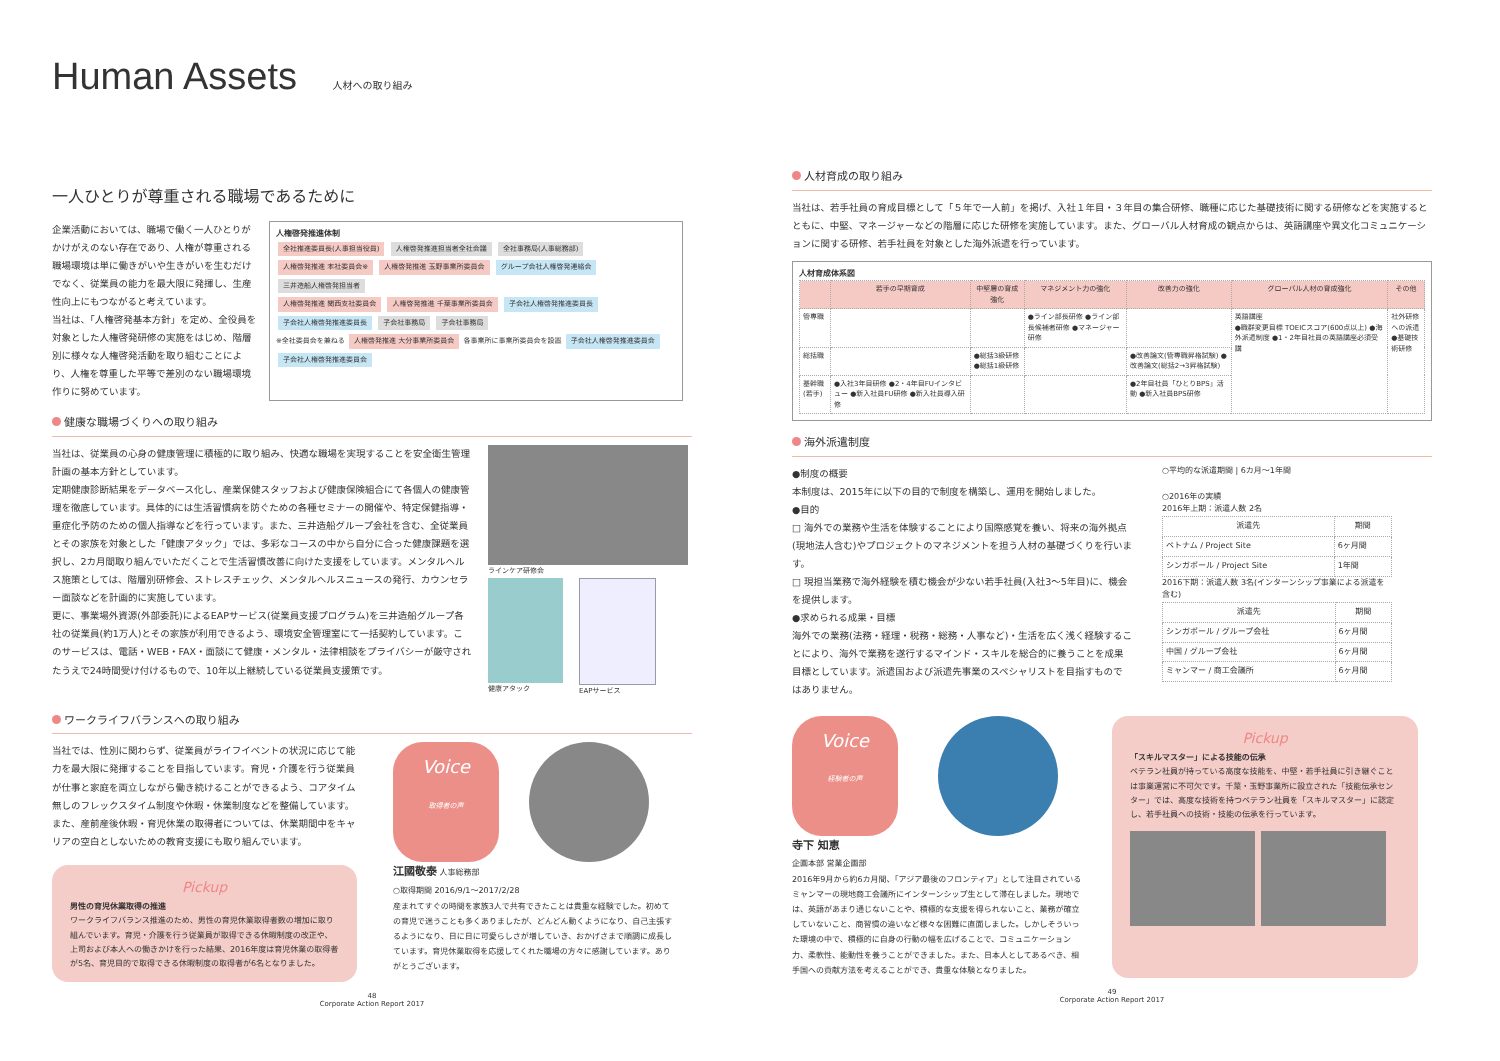Human Assets 人材への取り組み
一人ひとりが尊重される職場であるために
企業活動においては、職場で働く一人ひとりがかけがえのない存在であり、人権が尊重される職場環境は単に働きがいや生きがいを生むだけでなく、従業員の能力を最大限に発揮し、生産性向上にもつながると考えています。
当社は、「人権啓発基本方針」を定め、全役員を対象とした人権啓発研修の実施をはじめ、階層別に様々な人権啓発活動を取り組むことにより、人権を尊重した平等で差別のない職場環境作りに努めています。
人権啓発推進体制
全社推進委員長(人事担当役員) 人権啓発推進担当者全社会議 全社事務局(人事総務部)
人権啓発推進 本社委員会※ 人権啓発推進 玉野事業所委員会 グループ会社人権啓発連絡会 三井造船人権啓発担当者
人権啓発推進 関西支社委員会 人権啓発推進 千葉事業所委員会 子会社人権啓発推進委員長 子会社人権啓発推進委員長 子会社事務局 子会社事務局
※全社委員会を兼ねる 人権啓発推進 大分事業所委員会 各事業所に事業所委員会を設置 子会社人権啓発推進委員会 子会社人権啓発推進委員会
健康な職場づくりへの取り組み
当社は、従業員の心身の健康管理に積極的に取り組み、快適な職場を実現することを安全衛生管理計画の基本方針としています。
定期健康診断結果をデータベース化し、産業保健スタッフおよび健康保険組合にて各個人の健康管理を徹底しています。具体的には生活習慣病を防ぐための各種セミナーの開催や、特定保健指導・重症化予防のための個人指導などを行っています。また、三井造船グループ会社を含む、全従業員とその家族を対象とした「健康アタック」では、多彩なコースの中から自分に合った健康課題を選択し、2カ月間取り組んでいただくことで生活習慣改善に向けた支援をしています。メンタルヘルス施策としては、階層別研修会、ストレスチェック、メンタルヘルスニュースの発行、カウンセラー面談などを計画的に実施しています。
更に、事業場外資源(外部委託)によるEAPサービス(従業員支援プログラム)を三井造船グループ各社の従業員(約1万人)とその家族が利用できるよう、環境安全管理室にて一括契約しています。このサービスは、電話・WEB・FAX・面談にて健康・メンタル・法律相談をプライバシーが厳守されたうえで24時間受け付けるもので、10年以上継続している従業員支援策です。
ラインケア研修会
健康アタック EAPサービス
ワークライフバランスへの取り組み
当社では、性別に関わらず、従業員がライフイベントの状況に応じて能力を最大限に発揮することを目指しています。育児・介護を行う従業員が仕事と家庭を両立しながら働き続けることができるよう、コアタイム無しのフレックスタイム制度や休暇・休業制度などを整備しています。また、産前産後休暇・育児休業の取得者については、休業期間中をキャリアの空白としないための教育支援にも取り組んでいます。
Pickup
男性の育児休業取得の推進
ワークライフバランス推進のため、男性の育児休業取得者数の増加に取り組んでいます。育児・介護を行う従業員が取得できる休暇制度の改正や、上司および本人への働きかけを行った結果、2016年度は育児休業の取得者が5名、育児目的で取得できる休暇制度の取得者が6名となりました。
Voice
取得者の声
江國敬泰 人事総務部
○取得期間 2016/9/1～2017/2/28
産まれてすぐの時間を家族3人で共有できたことは貴重な経験でした。初めての育児で迷うことも多くありましたが、どんどん動くようになり、自己主張するようになり、日に日に可愛らしさが増していき、おかげさまで順調に成長しています。育児休業取得を応援してくれた職場の方々に感謝しています。ありがとうございます。
48
Corporate Action Report 2017
人材育成の取り組み
当社は、若手社員の育成目標として「５年で一人前」を掲げ、入社１年目・３年目の集合研修、職種に応じた基礎技術に関する研修などを実施するとともに、中堅、マネージャーなどの階層に応じた研修を実施しています。また、グローバル人材育成の観点からは、英語講座や異文化コミュニケーションに関する研修、若手社員を対象とした海外派遣を行っています。
人材育成体系図
| | 若手の早期育成 | 中堅層の育成強化 | マネジメント力の強化 | 改善力の強化 | グローバル人材の育成強化 | その他 |
| --- | --- | --- | --- | --- | --- | --- |
| 管専職 | | | ●ライン部長研修 ●ライン部長候補者研修 ●マネージャー研修 | | 英語講座 ●職群変更目標 TOEICスコア(600点以上) ●海外派遣制度 ●1・2年目社員の英語講座必須受講 | 社外研修への派遣 ●基礎技術研修 |
| 総括職 | | ●総括3級研修 ●総括1級研修 | | ●改善論文(管専職昇格試験) ●改善論文(総括2→3昇格試験) | | |
| 基幹職(若手) | ●入社3年目研修 ●2・4年目FUインタビュー ●新入社員FU研修 ●新入社員導入研修 | | | ●2年目社員「ひとりBPS」活動 ●新入社員BPS研修 | | |
海外派遣制度
●制度の概要
本制度は、2015年に以下の目的で制度を構築し、運用を開始しました。
●目的
□ 海外での業務や生活を体験することにより国際感覚を養い、将来の海外拠点(現地法人含む)やプロジェクトのマネジメントを担う人材の基礎づくりを行います。
□ 現担当業務で海外経験を積む機会が少ない若手社員(入社3～5年目)に、機会を提供します。
●求められる成果・目標
海外での業務(法務・経理・税務・総務・人事など)・生活を広く浅く経験することにより、海外で業務を遂行するマインド・スキルを総合的に養うことを成果目標としています。派遣国および派遣先事業のスペシャリストを目指すものではありません。
○平均的な派遣期間 | 6カ月～1年間
○2016年の実績
2016年上期：派遣人数 2名
| 派遣先 | 期間 |
| --- | --- |
| ベトナム / Project Site | 6ヶ月間 |
| シンガポール / Project Site | 1年間 |
2016下期：派遣人数 3名(インターンシップ事業による派遣を含む)
| 派遣先 | 期間 |
| --- | --- |
| シンガポール / グループ会社 | 6ヶ月間 |
| 中国 / グループ会社 | 6ヶ月間 |
| ミャンマー / 商工会議所 | 6ヶ月間 |
Voice
経験者の声
寺下 知恵
企画本部 営業企画部
2016年9月から約6カ月間、「アジア最後のフロンティア」として注目されているミャンマーの現地商工会議所にインターンシップ生として滞在しました。現地では、英語があまり通じないことや、積極的な支援を得られないこと、業務が確立していないこと、商習慣の違いなど様々な困難に直面しました。しかしそういった環境の中で、積極的に自身の行動の幅を広げることで、コミュニケーション力、柔軟性、能動性を養うことができました。また、日本人としてあるべき、相手国への貢献方法を考えることができ、貴重な体験となりました。
Pickup
「スキルマスター」による技能の伝承
ベテラン社員が持っている高度な技能を、中堅・若手社員に引き継ぐことは事業運営に不可欠です。千葉・玉野事業所に設立された「技能伝承センター」では、高度な技術を持つベテラン社員を「スキルマスター」に認定し、若手社員への技術・技能の伝承を行っています。
49
Corporate Action Report 2017